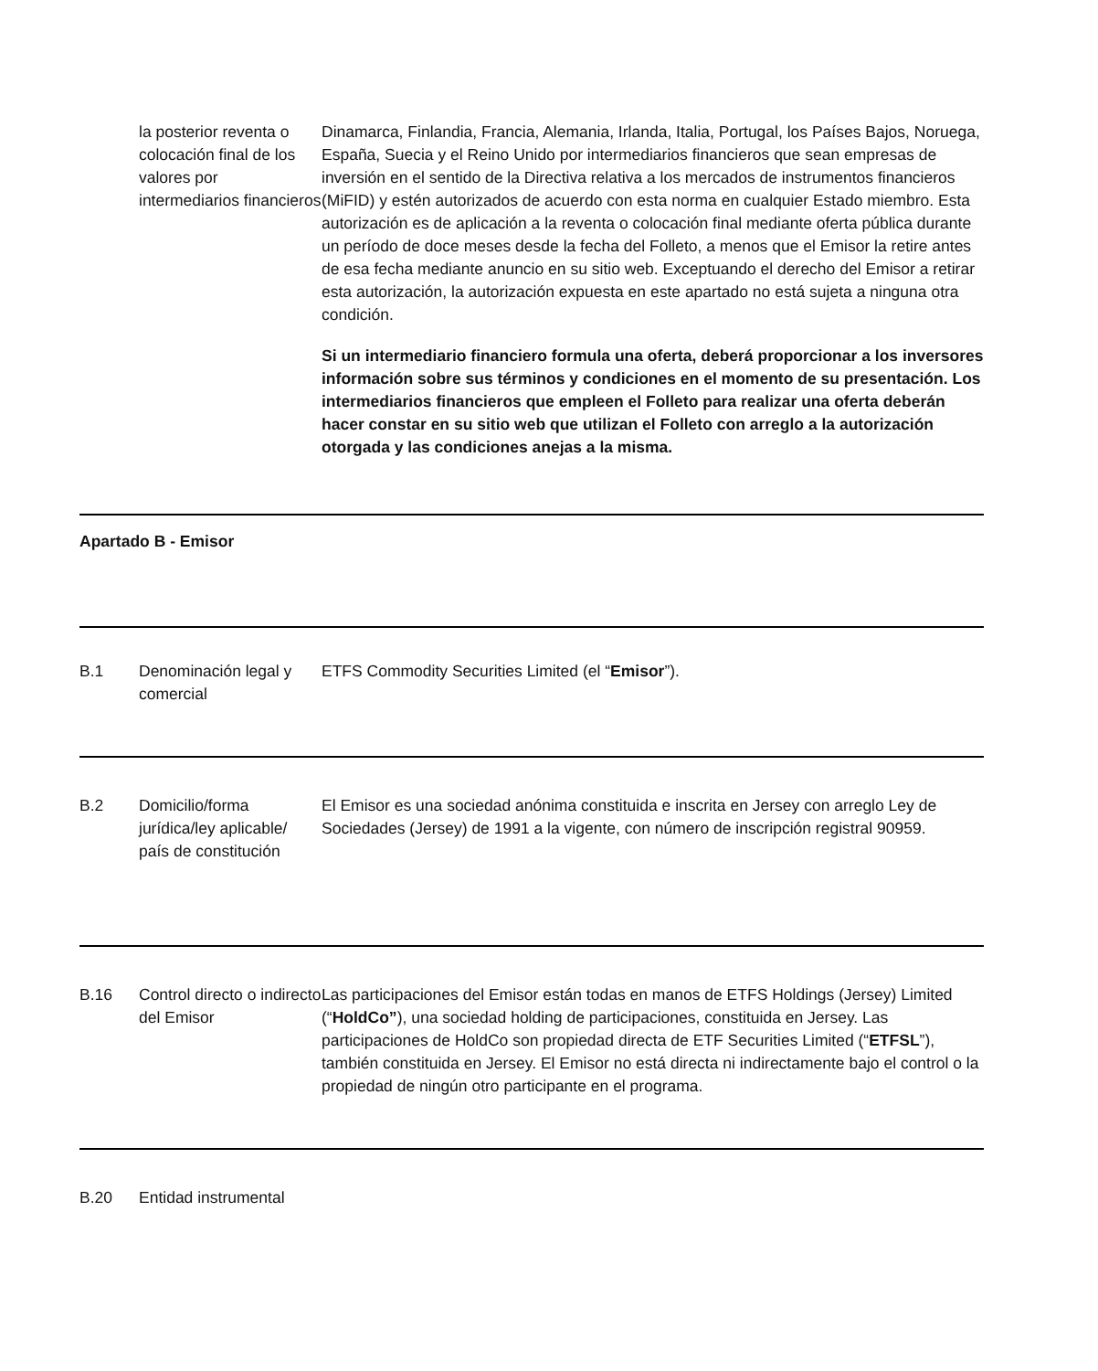| | la posterior reventa o colocación final de los valores por intermediarios financieros | Dinamarca, Finlandia, Francia, Alemania, Irlanda, Italia, Portugal, los Países Bajos, Noruega, España, Suecia y el Reino Unido por intermediarios financieros que sean empresas de inversión en el sentido de la Directiva relativa a los mercados de instrumentos financieros (MiFID) y estén autorizados de acuerdo con esta norma en cualquier Estado miembro. Esta autorización es de aplicación a la reventa o colocación final mediante oferta pública durante un período de doce meses desde la fecha del Folleto, a menos que el Emisor la retire antes de esa fecha mediante anuncio en su sitio web. Exceptuando el derecho del Emisor a retirar esta autorización, la autorización expuesta en este apartado no está sujeta a ninguna otra condición. Si un intermediario financiero formula una oferta, deberá proporcionar a los inversores información sobre sus términos y condiciones en el momento de su presentación. Los intermediarios financieros que empleen el Folleto para realizar una oferta deberán hacer constar en su sitio web que utilizan el Folleto con arreglo a la autorización otorgada y las condiciones anejas a la misma. |
| Apartado B - Emisor | | |
| B.1 | Denominación legal y comercial | ETFS Commodity Securities Limited (el “ Emisor ”). |
| B.2 | Domicilio/forma jurídica/ley aplicable/ país de constitución | El Emisor es una sociedad anónima constituida e inscrita en Jersey con arreglo Ley de Sociedades (Jersey) de 1991 a la vigente, con número de inscripción registral 90959. |
| B.16 | Control directo o indirecto del Emisor | Las participaciones del Emisor están todas en manos de ETFS Holdings (Jersey) Limited (“ HoldCo” ), una sociedad holding de participaciones, constituida en Jersey. Las participaciones de HoldCo son propiedad directa de ETF Securities Limited (“ ETFSL ”), también constituida en Jersey. El Emisor no está directa ni indirectamente bajo el control o la propiedad de ningún otro participante en el programa. |
| B.20 | Entidad instrumental | |